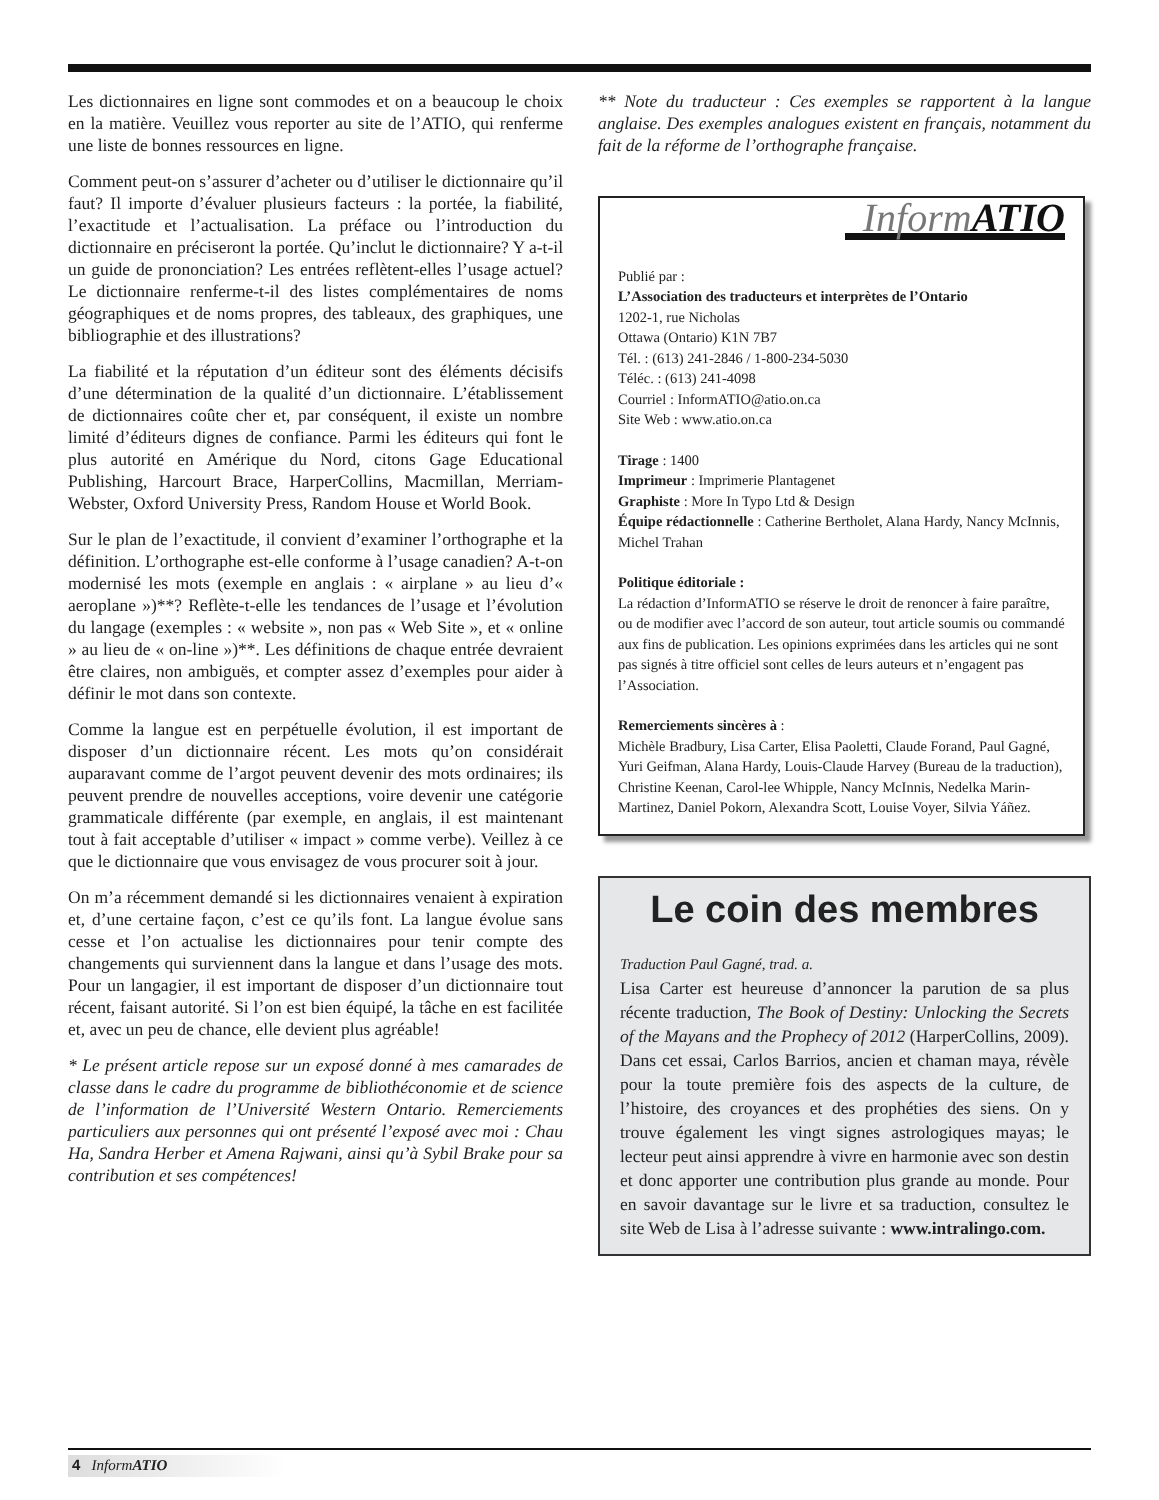Les dictionnaires en ligne sont commodes et on a beaucoup le choix en la matière. Veuillez vous reporter au site de l’ATIO, qui renferme une liste de bonnes ressources en ligne.
Comment peut-on s’assurer d’acheter ou d’utiliser le dictionnaire qu’il faut? Il importe d’évaluer plusieurs facteurs : la portée, la fiabilité, l’exactitude et l’actualisation. La préface ou l’introduction du dictionnaire en préciseront la portée. Qu’inclut le dictionnaire? Y a-t-il un guide de prononciation? Les entrées reflètent-elles l’usage actuel? Le dictionnaire renferme-t-il des listes complémentaires de noms géographiques et de noms propres, des tableaux, des graphiques, une bibliographie et des illustrations?
La fiabilité et la réputation d’un éditeur sont des éléments décisifs d’une détermination de la qualité d’un dictionnaire. L’établissement de dictionnaires coûte cher et, par conséquent, il existe un nombre limité d’éditeurs dignes de confiance. Parmi les éditeurs qui font le plus autorité en Amérique du Nord, citons Gage Educational Publishing, Harcourt Brace, HarperCollins, Macmillan, Merriam-Webster, Oxford University Press, Random House et World Book.
Sur le plan de l’exactitude, il convient d’examiner l’orthographe et la définition. L’orthographe est-elle conforme à l’usage canadien? A-t-on modernisé les mots (exemple en anglais : « airplane » au lieu d’« aeroplane »)**? Reflète-t-elle les tendances de l’usage et l’évolution du langage (exemples : « website », non pas « Web Site », et « online » au lieu de « on-line »)**. Les définitions de chaque entrée devraient être claires, non ambiguës, et compter assez d’exemples pour aider à définir le mot dans son contexte.
Comme la langue est en perpétuelle évolution, il est important de disposer d’un dictionnaire récent. Les mots qu’on considérait auparavant comme de l’argot peuvent devenir des mots ordinaires; ils peuvent prendre de nouvelles acceptions, voire devenir une catégorie grammaticale différente (par exemple, en anglais, il est maintenant tout à fait acceptable d’utiliser « impact » comme verbe). Veillez à ce que le dictionnaire que vous envisagez de vous procurer soit à jour.
On m’a récemment demandé si les dictionnaires venaient à expiration et, d’une certaine façon, c’est ce qu’ils font. La langue évolue sans cesse et l’on actualise les dictionnaires pour tenir compte des changements qui surviennent dans la langue et dans l’usage des mots. Pour un langagier, il est important de disposer d’un dictionnaire tout récent, faisant autorité. Si l’on est bien équipé, la tâche en est facilitée et, avec un peu de chance, elle devient plus agréable!
* Le présent article repose sur un exposé donné à mes camarades de classe dans le cadre du programme de bibliothéconomie et de science de l’information de l’Université Western Ontario. Remerciements particuliers aux personnes qui ont présenté l’exposé avec moi : Chau Ha, Sandra Herber et Amena Rajwani, ainsi qu’à Sybil Brake pour sa contribution et ses compétences!
** Note du traducteur : Ces exemples se rapportent à la langue anglaise. Des exemples analogues existent en français, notamment du fait de la réforme de l’orthographe française.
InformATIO
Publié par :
L’Association des traducteurs et interprètes de l’Ontario
1202-1, rue Nicholas
Ottawa (Ontario) K1N 7B7
Tél. : (613) 241-2846 / 1-800-234-5030
Téléc. : (613) 241-4098
Courriel : InformATIO@atio.on.ca
Site Web : www.atio.on.ca
Tirage : 1400
Imprimeur : Imprimerie Plantagenet
Graphiste : More In Typo Ltd & Design
Équipe rédactionnelle : Catherine Bertholet, Alana Hardy, Nancy McInnis, Michel Trahan
Politique éditoriale :
La rédaction d’InformATIO se réserve le droit de renoncer à faire paraître, ou de modifier avec l’accord de son auteur, tout article soumis ou commandé aux fins de publication. Les opinions exprimées dans les articles qui ne sont pas signés à titre officiel sont celles de leurs auteurs et n’engagent pas l’Association.
Remerciements sincères à :
Michèle Bradbury, Lisa Carter, Elisa Paoletti, Claude Forand, Paul Gagné, Yuri Geifman, Alana Hardy, Louis-Claude Harvey (Bureau de la traduction), Christine Keenan, Carol-lee Whipple, Nancy McInnis, Nedelka Marin-Martinez, Daniel Pokorn, Alexandra Scott, Louise Voyer, Silvia Yáñez.
Le coin des membres
Traduction Paul Gagné, trad. a.
Lisa Carter est heureuse d’annoncer la parution de sa plus récente traduction, The Book of Destiny: Unlocking the Secrets of the Mayans and the Prophecy of 2012 (HarperCollins, 2009). Dans cet essai, Carlos Barrios, ancien et chaman maya, révèle pour la toute première fois des aspects de la culture, de l’histoire, des croyances et des prophéties des siens. On y trouve également les vingt signes astrologiques mayas; le lecteur peut ainsi apprendre à vivre en harmonie avec son destin et donc apporter une contribution plus grande au monde. Pour en savoir davantage sur le livre et sa traduction, consultez le site Web de Lisa à l’adresse suivante : www.intralingo.com.
4 InformATIO